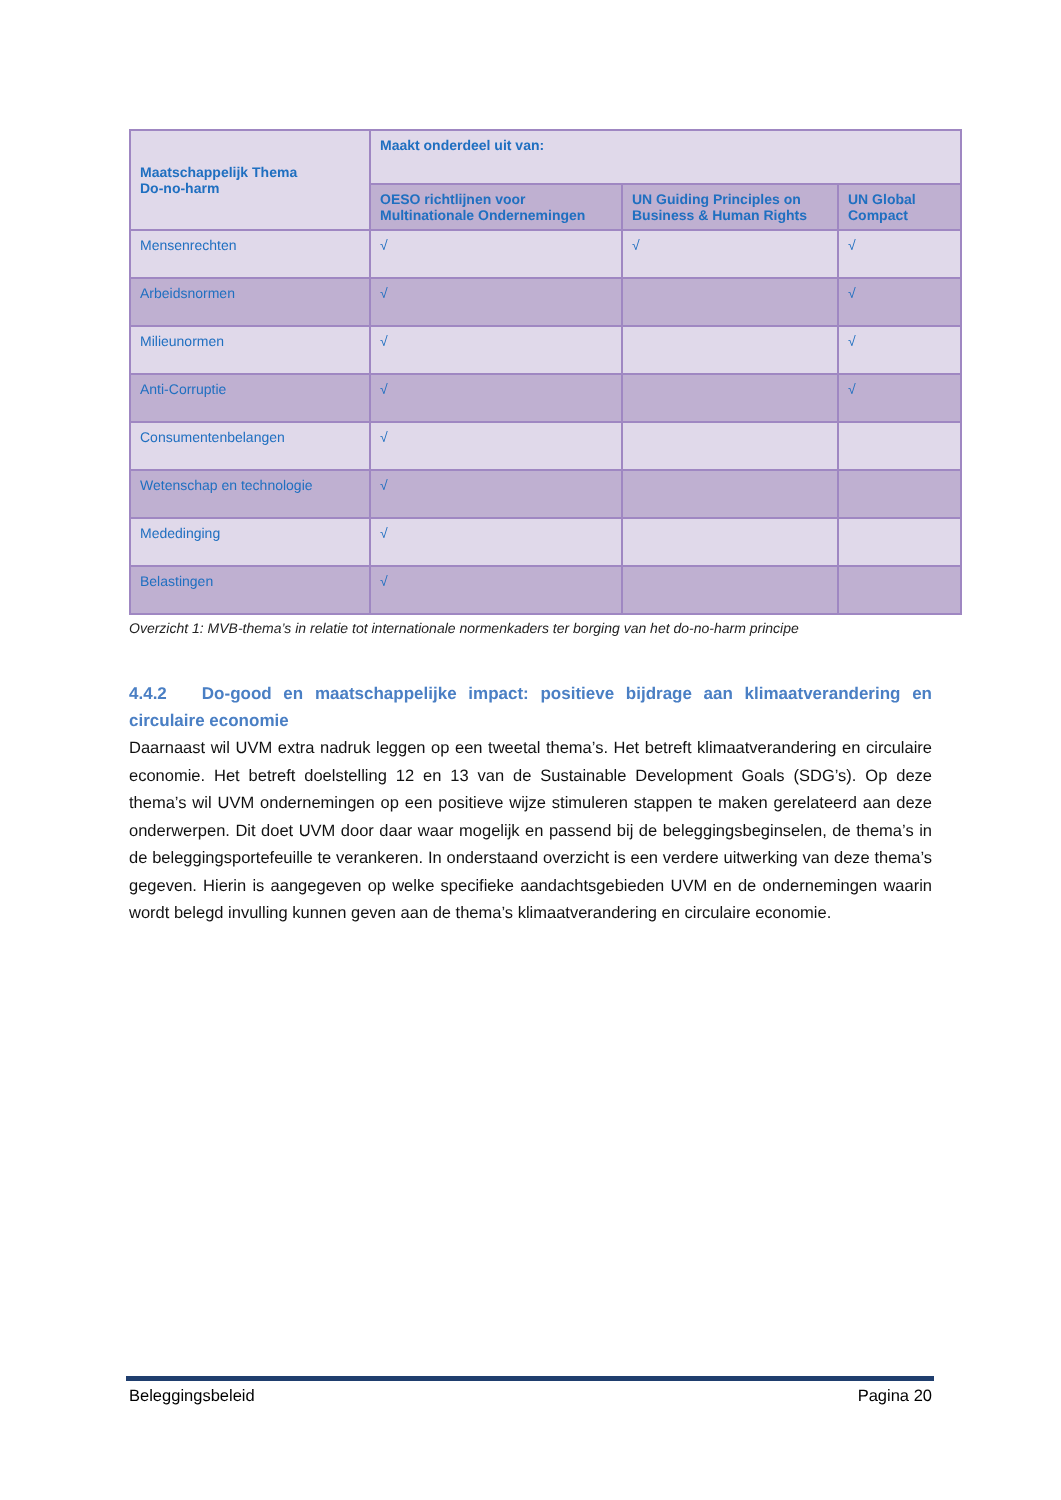| Maatschappelijk Thema Do-no-harm | Maakt onderdeel uit van: | | |
| --- | --- | --- | --- |
| | OESO richtlijnen voor Multinationale Ondernemingen | UN Guiding Principles on Business & Human Rights | UN Global Compact |
| Mensenrechten | √ | √ | √ |
| Arbeidsnormen | √ | | √ |
| Milieunormen | √ | | √ |
| Anti-Corruptie | √ | | √ |
| Consumentenbelangen | √ | | |
| Wetenschap en technologie | √ | | |
| Mededinging | √ | | |
| Belastingen | √ | | |
Overzicht 1: MVB-thema’s in relatie tot internationale normenkaders ter borging van het do-no-harm principe
4.4.2 Do-good en maatschappelijke impact: positieve bijdrage aan klimaatverandering en circulaire economie
Daarnaast wil UVM extra nadruk leggen op een tweetal thema’s. Het betreft klimaatverandering en circulaire economie. Het betreft doelstelling 12 en 13 van de Sustainable Development Goals (SDG’s). Op deze thema’s wil UVM ondernemingen op een positieve wijze stimuleren stappen te maken gerelateerd aan deze onderwerpen. Dit doet UVM door daar waar mogelijk en passend bij de beleggingsbeginselen, de thema’s in de beleggingsportefeuille te verankeren. In onderstaand overzicht is een verdere uitwerking van deze thema’s gegeven. Hierin is aangegeven op welke specifieke aandachtsgebieden UVM en de ondernemingen waarin wordt belegd invulling kunnen geven aan de thema’s klimaatverandering en circulaire economie.
Beleggingsbeleid Pagina 20